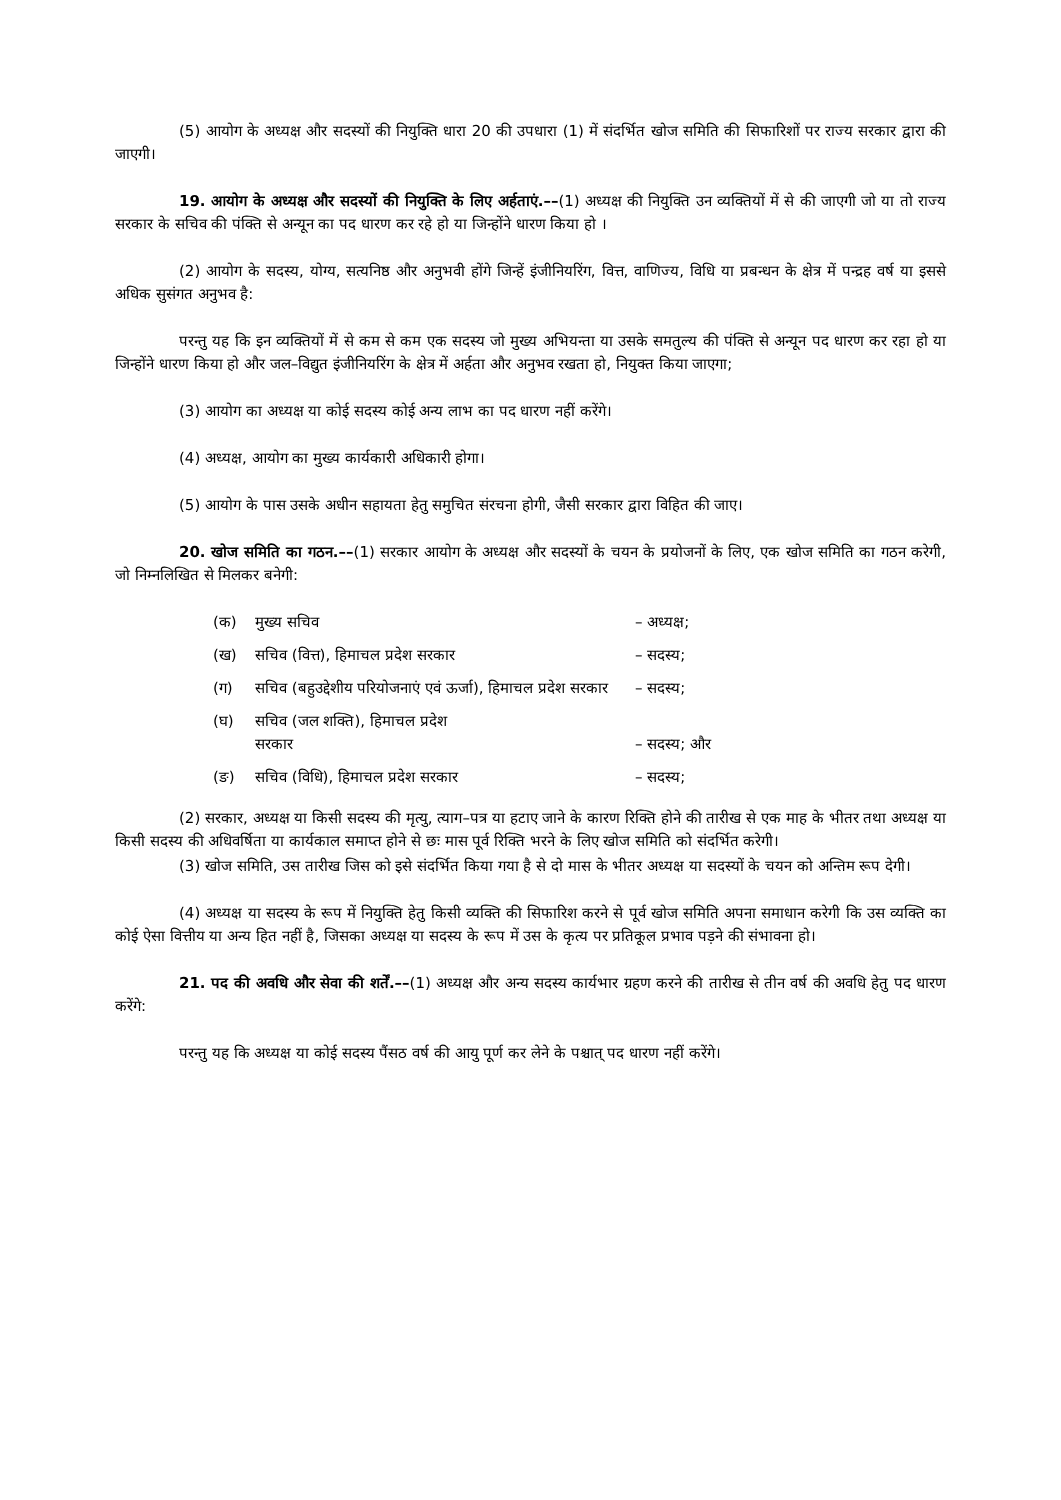(5) आयोग के अध्यक्ष और सदस्यों की नियुक्ति धारा 20 की उपधारा (1) में संदर्भित खोज समिति की सिफारिशों पर राज्य सरकार द्वारा की जाएगी।
19. आयोग के अध्यक्ष और सदस्यों की नियुक्ति के लिए अर्हताएं.––(1) अध्यक्ष की नियुक्ति उन व्यक्तियों में से की जाएगी जो या तो राज्य सरकार के सचिव की पंक्ति से अन्यून का पद धारण कर रहे हो या जिन्होंने धारण किया हो ।
(2) आयोग के सदस्य, योग्य, सत्यनिष्ठ और अनुभवी होंगे जिन्हें इंजीनियरिंग, वित्त, वाणिज्य, विधि या प्रबन्धन के क्षेत्र में पन्द्रह वर्ष या इससे अधिक सुसंगत अनुभव है:
परन्तु यह कि इन व्यक्तियों में से कम से कम एक सदस्य जो मुख्य अभियन्ता या उसके समतुल्य की पंक्ति से अन्यून पद धारण कर रहा हो या जिन्होंने धारण किया हो और जल–विद्युत इंजीनियरिंग के क्षेत्र में अर्हता और अनुभव रखता हो, नियुक्त किया जाएगा;
(3) आयोग का अध्यक्ष या कोई सदस्य कोई अन्य लाभ का पद धारण नहीं करेंगे।
(4) अध्यक्ष, आयोग का मुख्य कार्यकारी अधिकारी होगा।
(5) आयोग के पास उसके अधीन सहायता हेतु समुचित संरचना होगी, जैसी सरकार द्वारा विहित की जाए।
20. खोज समिति का गठन.––(1) सरकार आयोग के अध्यक्ष और सदस्यों के चयन के प्रयोजनों के लिए, एक खोज समिति का गठन करेगी, जो निम्नलिखित से मिलकर बनेगी:
(क) मुख्य सचिव – अध्यक्ष;
(ख) सचिव (वित्त), हिमाचल प्रदेश सरकार – सदस्य;
(ग) सचिव (बहुउद्देशीय परियोजनाएं एवं ऊर्जा), हिमाचल प्रदेश सरकार – सदस्य;
(घ) सचिव (जल शक्ति), हिमाचल प्रदेश
सरकार – सदस्य; और
(ङ) सचिव (विधि), हिमाचल प्रदेश सरकार – सदस्य;
(2) सरकार, अध्यक्ष या किसी सदस्य की मृत्यु, त्याग–पत्र या हटाए जाने के कारण रिक्ति होने की तारीख से एक माह के भीतर तथा अध्यक्ष या किसी सदस्य की अधिवर्षिता या कार्यकाल समाप्त होने से छः मास पूर्व रिक्ति भरने के लिए खोज समिति को संदर्भित करेगी।
(3) खोज समिति, उस तारीख जिस को इसे संदर्भित किया गया है से दो मास के भीतर अध्यक्ष या सदस्यों के चयन को अन्तिम रूप देगी।
(4) अध्यक्ष या सदस्य के रूप में नियुक्ति हेतु किसी व्यक्ति की सिफारिश करने से पूर्व खोज समिति अपना समाधान करेगी कि उस व्यक्ति का कोई ऐसा वित्तीय या अन्य हित नहीं है, जिसका अध्यक्ष या सदस्य के रूप में उस के कृत्य पर प्रतिकूल प्रभाव पड़ने की संभावना हो।
21. पद की अवधि और सेवा की शर्तें.––(1) अध्यक्ष और अन्य सदस्य कार्यभार ग्रहण करने की तारीख से तीन वर्ष की अवधि हेतु पद धारण करेंगे:
परन्तु यह कि अध्यक्ष या कोई सदस्य पैंसठ वर्ष की आयु पूर्ण कर लेने के पश्चात् पद धारण नहीं करेंगे।